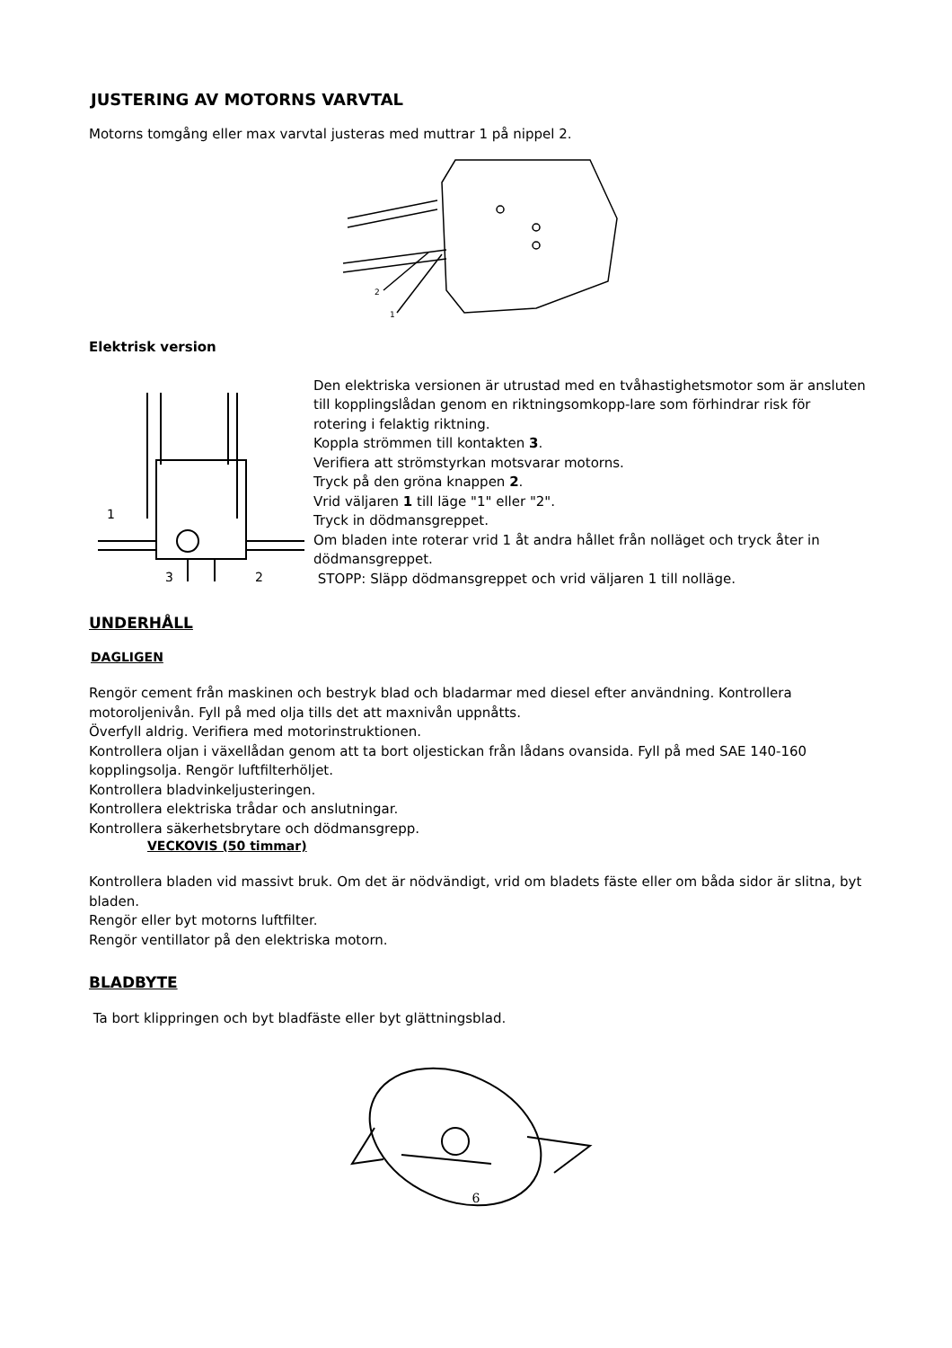JUSTERING AV MOTORNS VARVTAL
Motorns tomgång eller max varvtal justeras med muttrar 1 på nippel 2.
2
1
Elektrisk version
1
2
3
Den elektriska versionen är utrustad med en tvåhastighetsmotor som är ansluten till kopplingslådan genom en riktningsomkopp-lare som förhindrar risk för rotering i felaktig riktning.
Koppla strömmen till kontakten 3.
Verifiera att strömstyrkan motsvarar motorns.
Tryck på den gröna knappen 2.
Vrid väljaren 1 till läge "1" eller "2".
Tryck in dödmansgreppet.
Om bladen inte roterar vrid 1 åt andra hållet från nolläget och tryck åter in dödmansgreppet.
STOPP: Släpp dödmansgreppet och vrid väljaren 1 till nolläge.
UNDERHÅLL
DAGLIGEN
Rengör cement från maskinen och bestryk blad och bladarmar med diesel efter användning. Kontrollera motoroljenivån. Fyll på med olja tills det att maxnivån uppnåtts.
Överfyll aldrig. Verifiera med motorinstruktionen.
Kontrollera oljan i växellådan genom att ta bort oljestickan från lådans ovansida. Fyll på med SAE 140-160 kopplingsolja. Rengör luftfilterhöljet.
Kontrollera bladvinkeljusteringen.
Kontrollera elektriska trådar och anslutningar.
Kontrollera säkerhetsbrytare och dödmansgrepp.
VECKOVIS (50 timmar)
Kontrollera bladen vid massivt bruk. Om det är nödvändigt, vrid om bladets fäste eller om båda sidor är slitna, byt bladen.
Rengör eller byt motorns luftfilter.
Rengör ventillator på den elektriska motorn.
BLADBYTE
Ta bort klippringen och byt bladfäste eller byt glättningsblad.
6